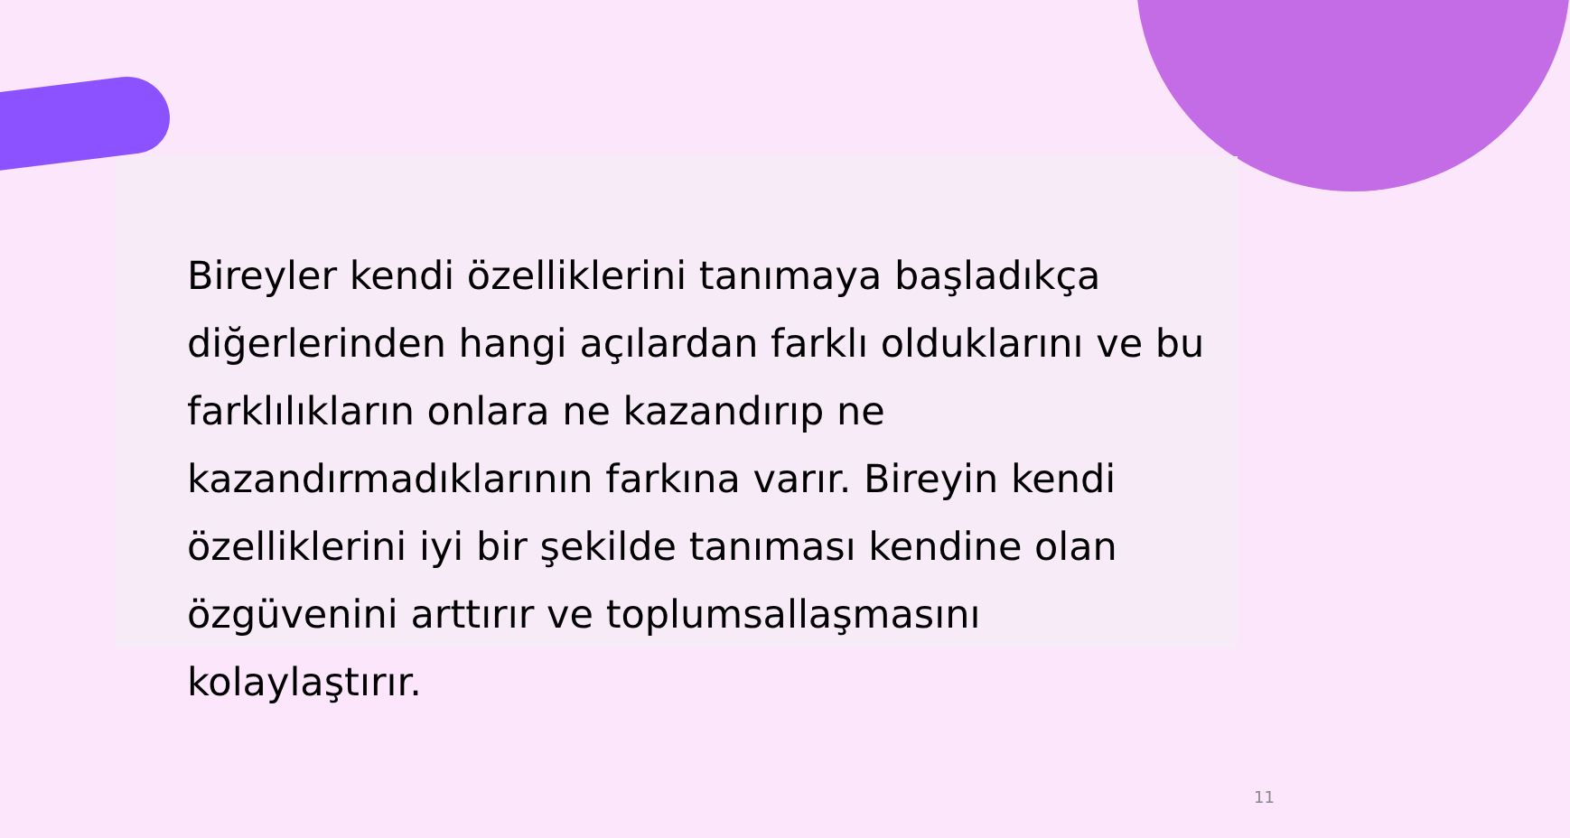Bireyler kendi özelliklerini tanımaya başladıkça diğerlerinden hangi açılardan farklı olduklarını ve bu farklılıkların onlara ne kazandırıp ne kazandırmadıklarının farkına varır. Bireyin kendi özelliklerini iyi bir şekilde tanıması kendine olan özgüvenini arttırır ve toplumsallaşmasını kolaylaştırır.
11